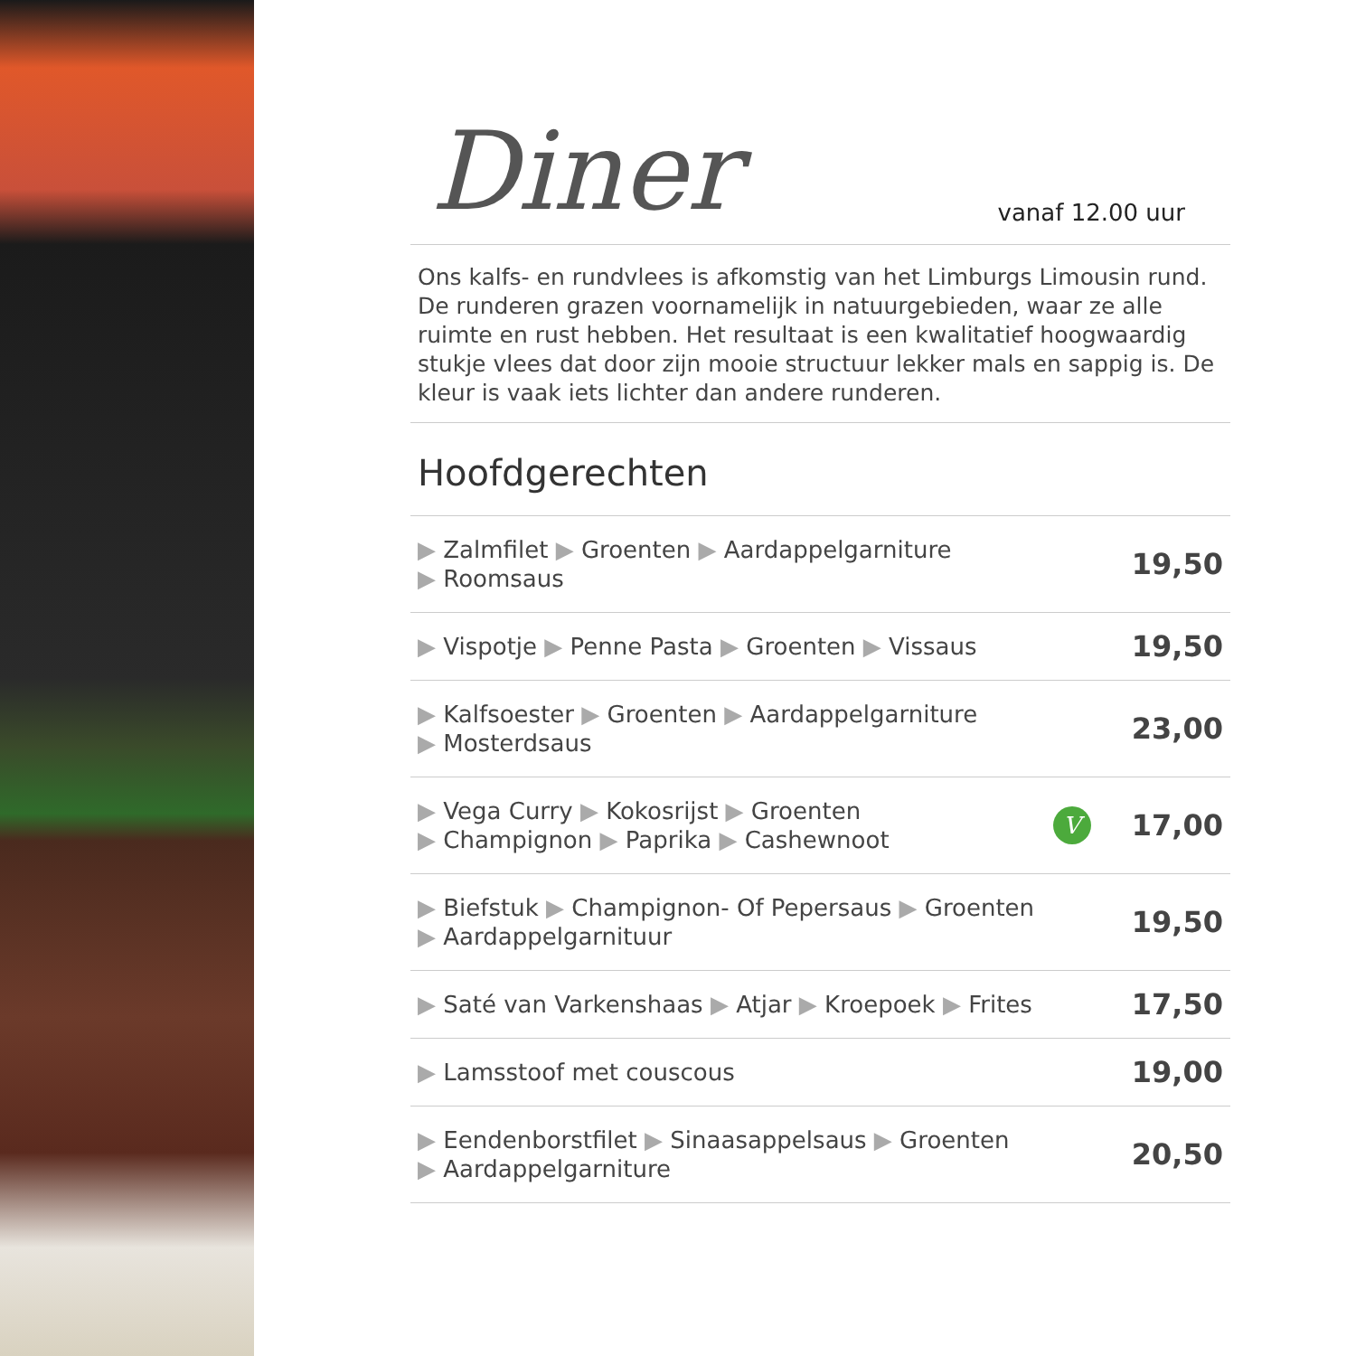Diner
vanaf 12.00 uur
Ons kalfs- en rundvlees is afkomstig van het Limburgs Limousin rund. De runderen grazen voornamelijk in natuurgebieden, waar ze alle ruimte en rust hebben. Het resultaat is een kwalitatief hoogwaardig stukje vlees dat door zijn mooie structuur lekker mals en sappig is. De kleur is vaak iets lichter dan andere runderen.
Hoofdgerechten
| ▶ Zalmfilet ▶ Groenten ▶ Aardappelgarniture ▶ Roomsaus | | 19,50 |
| ▶ Vispotje ▶ Penne Pasta ▶ Groenten ▶ Vissaus | | 19,50 |
| ▶ Kalfsoester ▶ Groenten ▶ Aardappelgarniture ▶ Mosterdsaus | | 23,00 |
| ▶ Vega Curry ▶ Kokosrijst ▶ Groenten ▶ Champignon ▶ Paprika ▶ Cashewnoot | V | 17,00 |
| ▶ Biefstuk ▶ Champignon- Of Pepersaus ▶ Groenten ▶ Aardappelgarnituur | | 19,50 |
| ▶ Saté van Varkenshaas ▶ Atjar ▶ Kroepoek ▶ Frites | | 17,50 |
| ▶ Lamsstoof met couscous | | 19,00 |
| ▶ Eendenborstfilet ▶ Sinaasappelsaus ▶ Groenten ▶ Aardappelgarniture | | 20,50 |